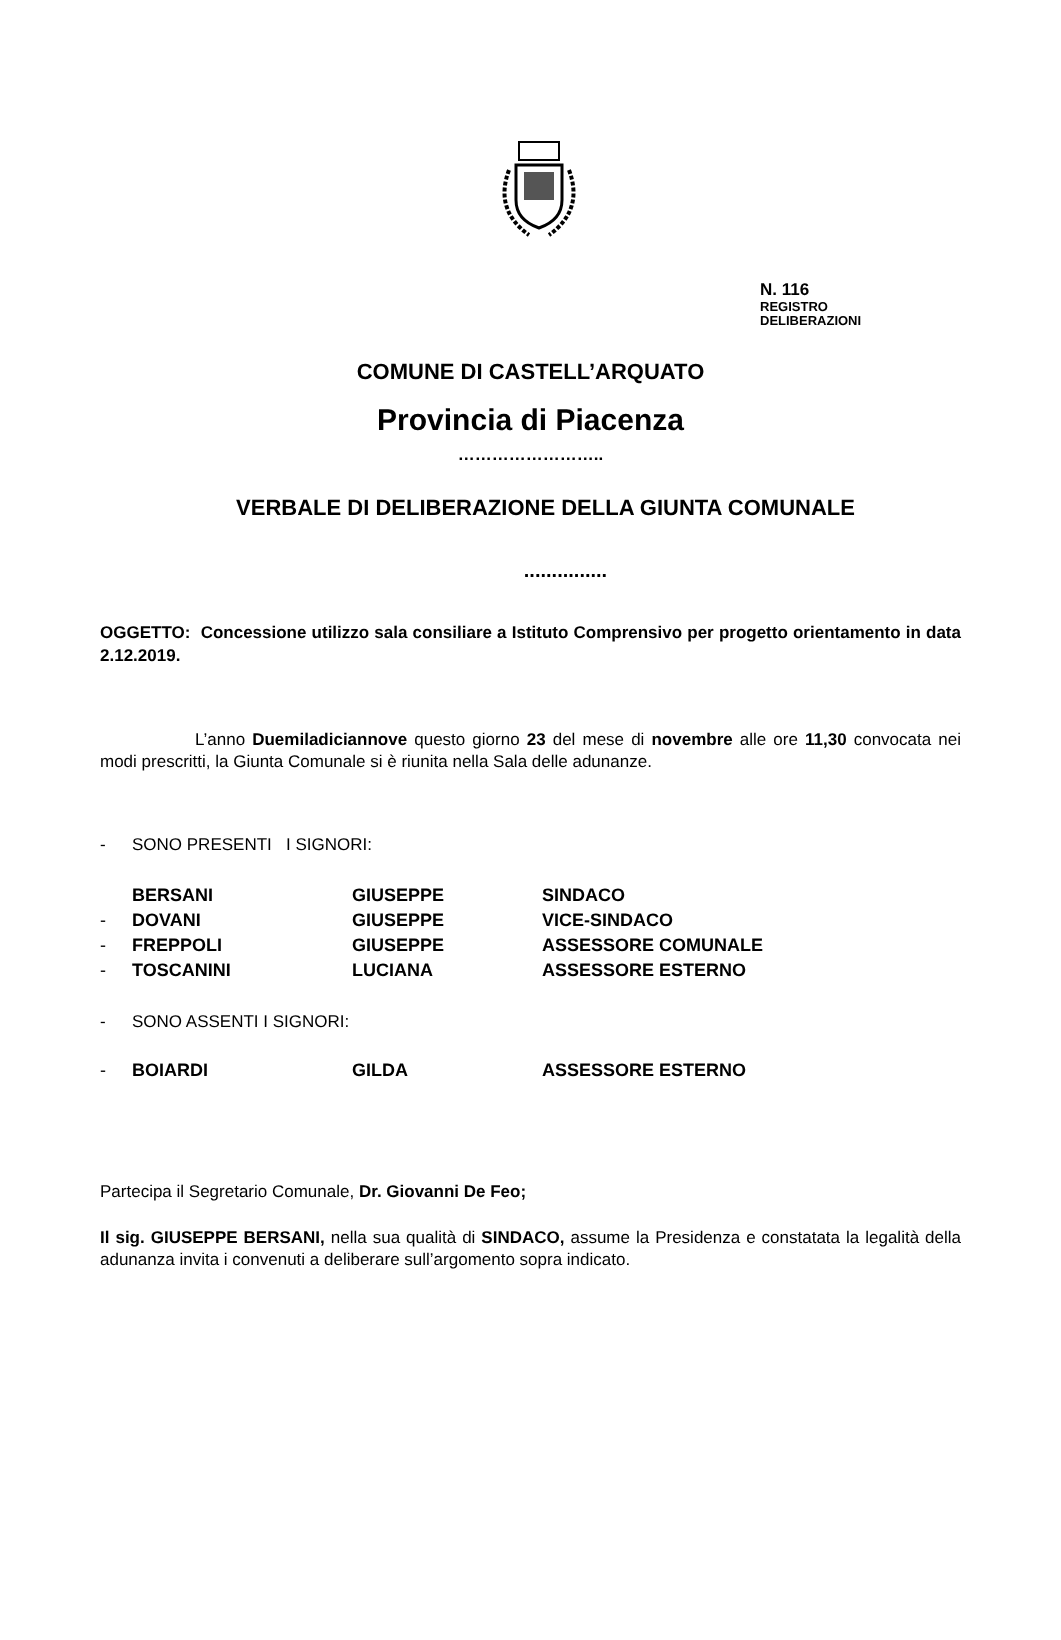N. 116
REGISTRO
DELIBERAZIONI
COMUNE DI CASTELL’ARQUATO
Provincia di Piacenza
……………………..
VERBALE DI DELIBERAZIONE DELLA GIUNTA COMUNALE
...............
OGGETTO: Concessione utilizzo sala consiliare a Istituto Comprensivo per progetto orientamento in data 2.12.2019.
L’anno Duemiladiciannove questo giorno 23 del mese di novembre alle ore 11,30 convocata nei modi prescritti, la Giunta Comunale si è riunita nella Sala delle adunanze.
- SONO PRESENTI I SIGNORI:
BERSANI GIUSEPPE SINDACO
- DOVANI GIUSEPPE VICE-SINDACO
- FREPPOLI GIUSEPPE ASSESSORE COMUNALE
- TOSCANINI LUCIANA ASSESSORE ESTERNO
- SONO ASSENTI I SIGNORI:
- BOIARDI GILDA ASSESSORE ESTERNO
Partecipa il Segretario Comunale, Dr. Giovanni De Feo;
Il sig. GIUSEPPE BERSANI, nella sua qualità di SINDACO, assume la Presidenza e constatata la legalità della adunanza invita i convenuti a deliberare sull’argomento sopra indicato.